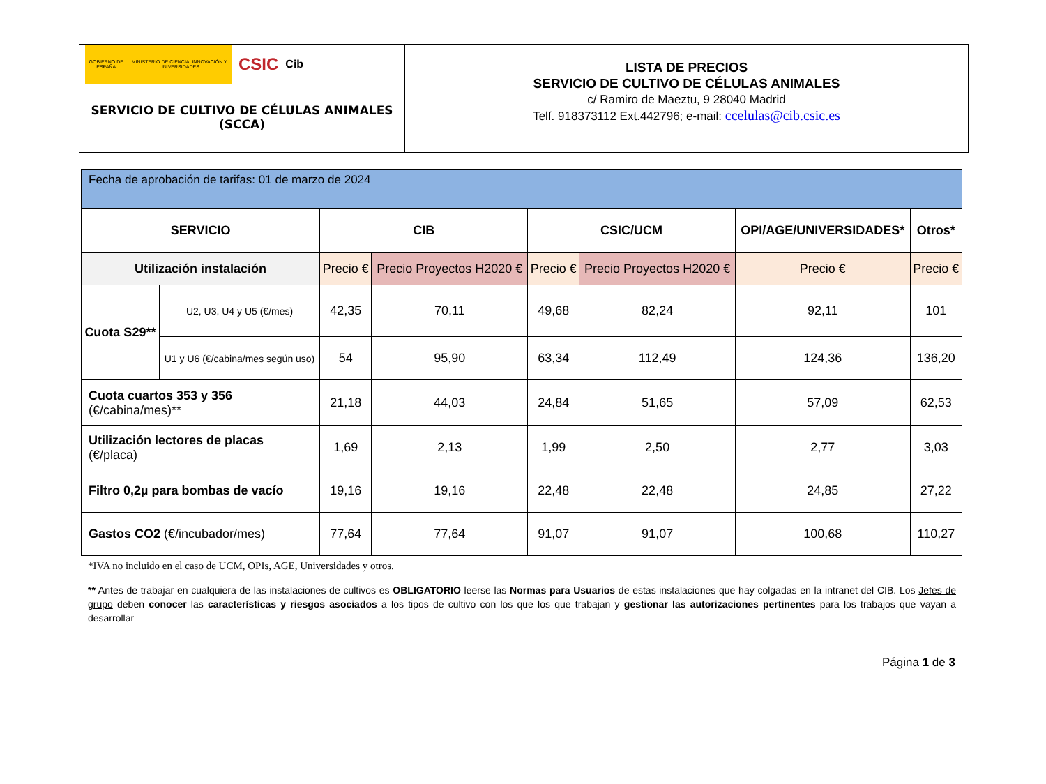GOBIERNO DE ESPAÑA MINISTERIO DE CIENCIA, INNOVACIÓN Y UNIVERSIDADES
CSIC Cib
SERVICIO DE CULTIVO DE CÉLULAS ANIMALES
(SCCA)
LISTA DE PRECIOS
SERVICIO DE CULTIVO DE CÉLULAS ANIMALES
c/ Ramiro de Maeztu, 9 28040 Madrid
Telf. 918373112 Ext.442796; e-mail: ccelulas@cib.csic.es
| Fecha de aprobación de tarifas: 01 de marzo de 2024 | | | | | | | |
| SERVICIO | | CIB | | CSIC/UCM | | OPI/AGE/UNIVERSIDADES* | Otros* |
| Utilización instalación | | Precio € | Precio Proyectos H2020 € | Precio € | Precio Proyectos H2020 € | Precio € | Precio € |
| Cuota S29** | U2, U3, U4 y U5 (€/mes) | 42,35 | 70,11 | 49,68 | 82,24 | 92,11 | 101 |
| | U1 y U6 (€/cabina/mes según uso) | 54 | 95,90 | 63,34 | 112,49 | 124,36 | 136,20 |
| Cuota cuartos 353 y 356 (€/cabina/mes)** | | 21,18 | 44,03 | 24,84 | 51,65 | 57,09 | 62,53 |
| Utilización lectores de placas (€/placa) | | 1,69 | 2,13 | 1,99 | 2,50 | 2,77 | 3,03 |
| Filtro 0,2µ para bombas de vacío | | 19,16 | 19,16 | 22,48 | 22,48 | 24,85 | 27,22 |
| Gastos CO2 (€/incubador/mes) | | 77,64 | 77,64 | 91,07 | 91,07 | 100,68 | 110,27 |
*IVA no incluido en el caso de UCM, OPIs, AGE, Universidades y otros.
** Antes de trabajar en cualquiera de las instalaciones de cultivos es OBLIGATORIO leerse las Normas para Usuarios de estas instalaciones que hay colgadas en la intranet del CIB. Los Jefes de grupo deben conocer las características y riesgos asociados a los tipos de cultivo con los que los que trabajan y gestionar las autorizaciones pertinentes para los trabajos que vayan a desarrollar
Página 1 de 3